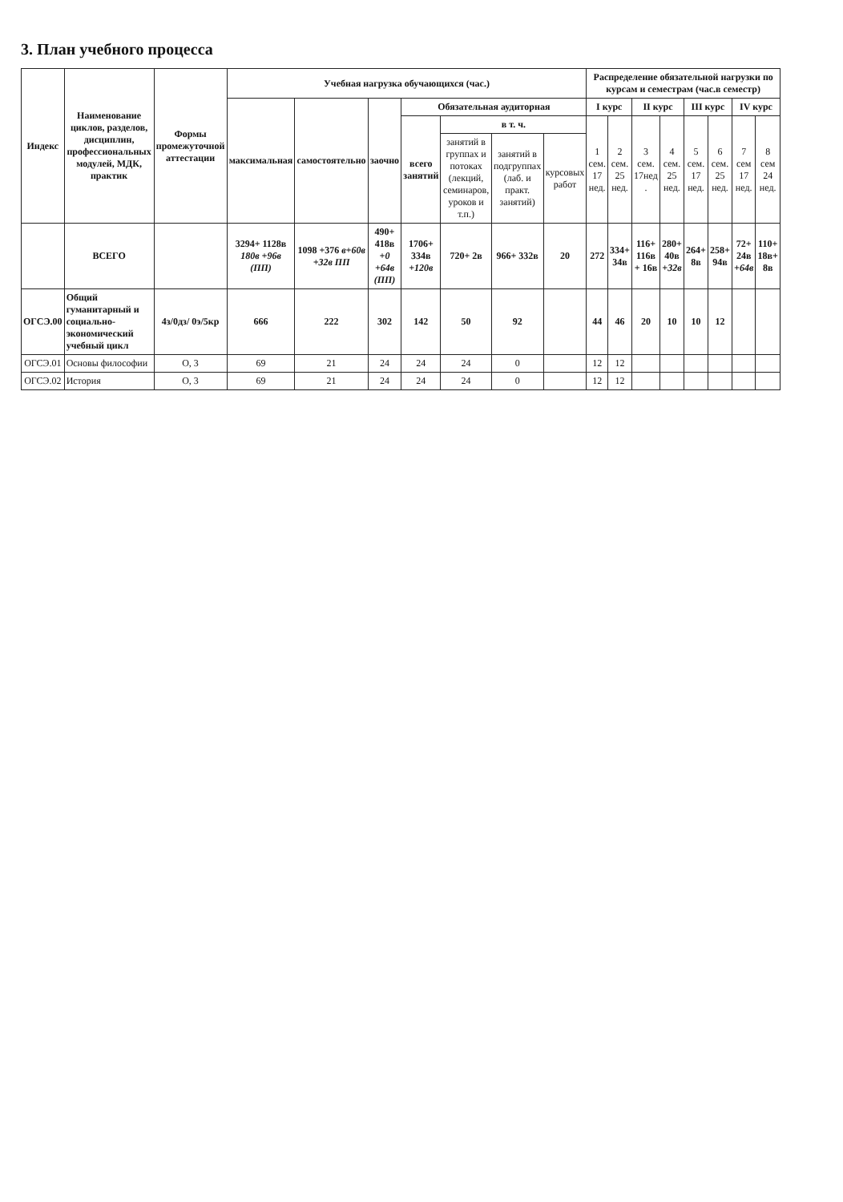3. План учебного процесса
| Индекс | Наименование циклов, разделов, дисциплин, профессиональных модулей, МДК, практик | Формы промежуточной аттестации | Учебная нагрузка обучающихся (час.) | | | | | | | Распределение обязательной нагрузки по курсам и семестрам (час.в семестр) | | | | | | | |
| --- | --- | --- | --- | --- | --- | --- | --- | --- | --- | --- | --- | --- | --- | --- | --- | --- | --- |
| | | | максимальная | самостоятельно | заочно | Обязательная аудиторная | | | | I курс | | II курс | | III курс | | IV курс | |
| | | | | | | всего занятий | в т. ч. | | | 1 сем. 17 нед. | 2 сем. 25 нед. | 3 сем. 17нед . | 4 сем. 25 нед. | 5 сем. 17 нед. | 6 сем. 25 нед. | 7 сем 17 нед. | 8 сем 24 нед. |
| | | | | | | | занятий в группах и потоках (лекций, семинаров, уроков и т.п.) | занятий в подгруппах (лаб. и практ. занятий) | курсовых работ | | | | | | | | |
| | ВСЕГО | | 3294+ 1128в 180в +96в (ПП) | 1098 +376 в+60в +32в ПП | 490+ 418в +0 +64в (ПП) | 1706+ 334в +120в | 720+ 2в | 966+ 332в | 20 | 272 | 334+ 34в | 116+ 116в + 16в | 280+ 40в +32в | 264+ 8в | 258+ 94в | 72+ 24в +64в | 110+ 18в+ 8в |
| ОГСЭ.00 | Общий гуманитарный и социально-экономический учебный цикл | 4з/0дз/ 0э/5кр | 666 | 222 | 302 | 142 | 50 | 92 | | 44 | 46 | 20 | 10 | 10 | 12 | | |
| ОГСЭ.01 | Основы философии | О, 3 | 69 | 21 | 24 | 24 | 24 | 0 | | 12 | 12 | | | | | | |
| ОГСЭ.02 | История | О, 3 | 69 | 21 | 24 | 24 | 24 | 0 | | 12 | 12 | | | | | | |